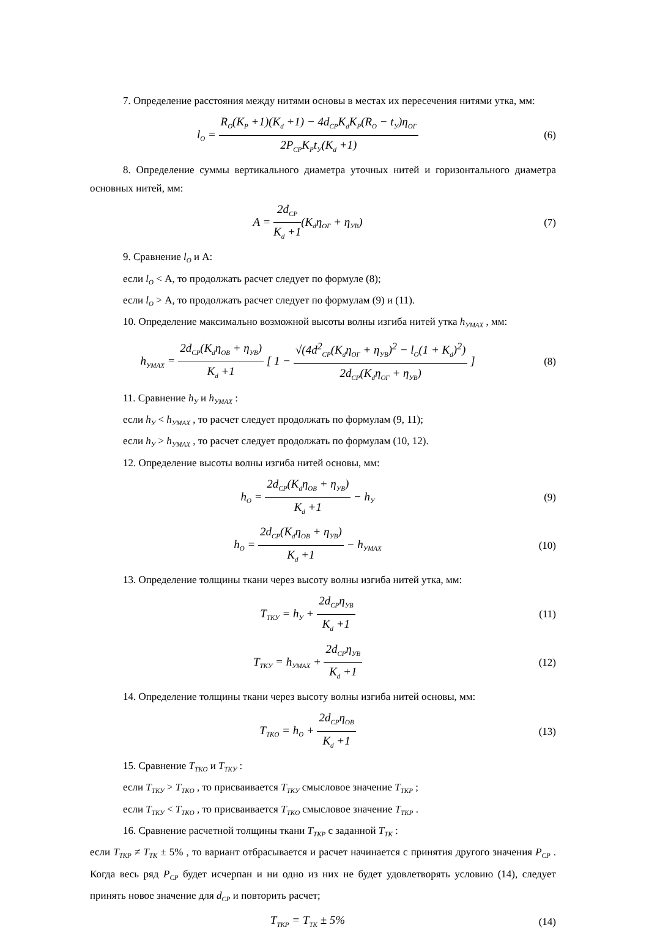7. Определение расстояния между нитями основы в местах их пересечения нитями утка, мм:
l<sub>O</sub> = R<sub>O</sub>(K<sub>P</sub> +1)(K<sub>d</sub> +1) − 4d<sub>CP</sub>K<sub>d</sub>K<sub>P</sub>(R<sub>O</sub> − t<sub>У</sub>)η<sub>OГ</sub> 2P<sub>CP</sub>K<sub>P</sub>t<sub>У</sub>(K<sub>d</sub> +1)
(6)
8. Определение суммы вертикального диаметра уточных нитей и горизонтального диаметра основных нитей, мм:
A = 2d<sub>CP</sub> K<sub>d</sub> +1(K<sub>d</sub>η<sub>OГ</sub> + η<sub>УВ</sub>) (7)
9. Сравнение l<sub>O</sub> и А:
если l<sub>O</sub> < А, то продолжать расчет следует по формуле (8);
если l<sub>O</sub> > А, то продолжать расчет следует по формулам (9) и (11).
10. Определение максимально возможной высоты волны изгиба нитей утка h<sub>УMAX</sub> , мм:
h<sub>УMAX</sub> = 2d<sub>CP</sub>(K<sub>d</sub>η<sub>OB</sub> + η<sub>УВ</sub>) K<sub>d</sub> +1 [ 1 − √(4d<sup>2</sup><sub>CP</sub>(K<sub>d</sub>η<sub>OГ</sub> + η<sub>УВ</sub>)<sup>2</sup> − l<sub>O</sub>(1 + K<sub>d</sub>)<sup>2</sup>) 2d<sub>CP</sub>(K<sub>d</sub>η<sub>OГ</sub> + η<sub>УВ</sub>) ]
(8)
11. Сравнение h<sub>У</sub> и h<sub>УMAX</sub> :
если h<sub>У</sub> < h<sub>УMAX</sub> , то расчет следует продолжать по формулам (9, 11);
если h<sub>У</sub> > h<sub>УMAX</sub> , то расчет следует продолжать по формулам (10, 12).
12. Определение высоты волны изгиба нитей основы, мм:
h<sub>O</sub> = 2d<sub>CP</sub>(K<sub>d</sub>η<sub>OB</sub> + η<sub>УВ</sub>) K<sub>d</sub> +1 − h<sub>У</sub>
(9)
h<sub>O</sub> = 2d<sub>CP</sub>(K<sub>d</sub>η<sub>OB</sub> + η<sub>УВ</sub>) K<sub>d</sub> +1 − h<sub>УMAX</sub>
(10)
13. Определение толщины ткани через высоту волны изгиба нитей утка, мм:
T<sub>TKУ</sub> = h<sub>У</sub> + 2d<sub>CP</sub>η<sub>УВ</sub> K<sub>d</sub> +1 (11)
T<sub>TKУ</sub> = h<sub>УMAX</sub> + 2d<sub>CP</sub>η<sub>УВ</sub> K<sub>d</sub> +1 (12)
14. Определение толщины ткани через высоту волны изгиба нитей основы, мм:
T<sub>TKO</sub> = h<sub>O</sub> + 2d<sub>CP</sub>η<sub>OB</sub> K<sub>d</sub> +1 (13)
15. Сравнение T<sub>TKO</sub> и T<sub>TKУ</sub> :
если T<sub>TKУ</sub> > T<sub>TKO</sub> , то присваивается T<sub>TKУ</sub> смысловое значение T<sub>TKP</sub> ;
если T<sub>TKУ</sub> < T<sub>TKO</sub> , то присваивается T<sub>TKO</sub> смысловое значение T<sub>TKP</sub> .
16. Сравнение расчетной толщины ткани T<sub>TKP</sub> с заданной T<sub>TK</sub> :
если T<sub>TKP</sub> ≠ T<sub>TK</sub> ± 5% , то вариант отбрасывается и расчет начинается с принятия другого значения P<sub>CP</sub> . Когда весь ряд P<sub>CP</sub> будет исчерпан и ни одно из них не будет удовлетворять условию (14), следует принять новое значение для d<sub>CP</sub> и повторить расчет;
T<sub>TKP</sub> = T<sub>TK</sub> ± 5% (14)